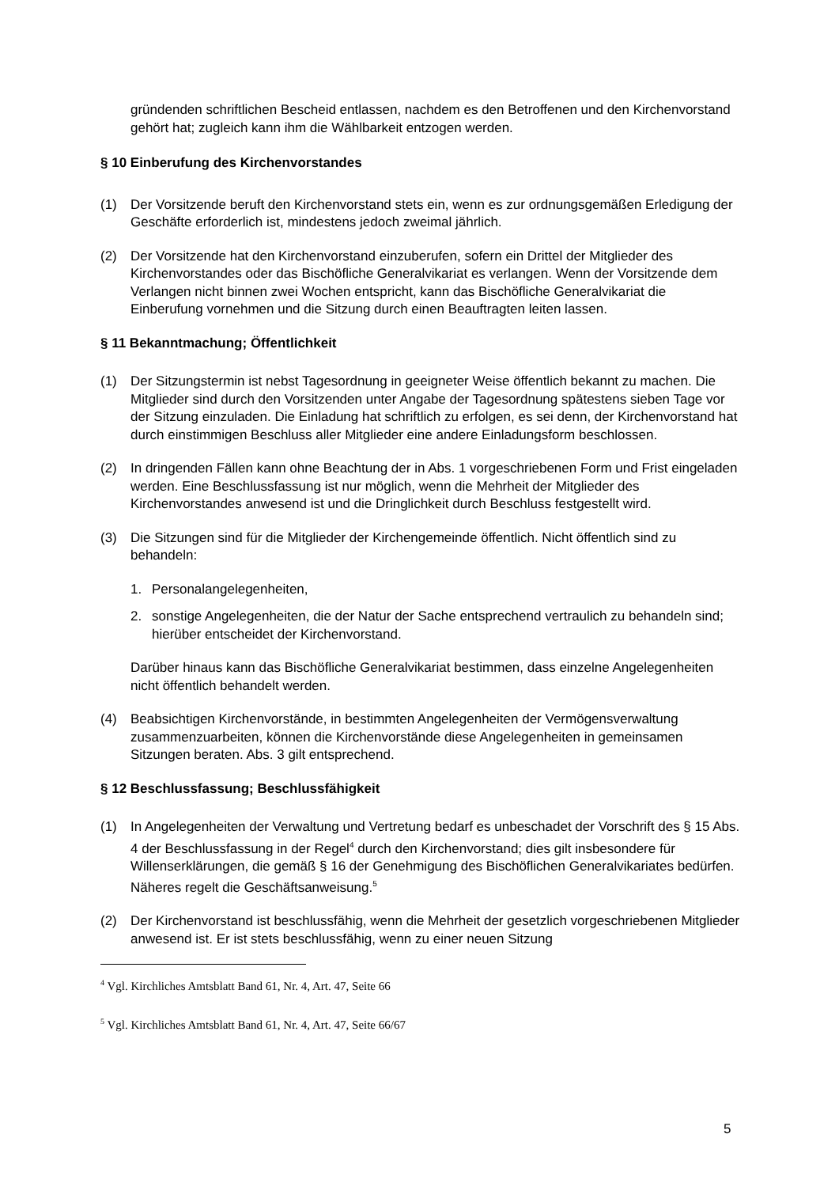gründenden schriftlichen Bescheid entlassen, nachdem es den Betroffenen und den Kirchenvorstand gehört hat; zugleich kann ihm die Wählbarkeit entzogen werden.
§ 10 Einberufung des Kirchenvorstandes
(1) Der Vorsitzende beruft den Kirchenvorstand stets ein, wenn es zur ordnungsgemäßen Erledigung der Geschäfte erforderlich ist, mindestens jedoch zweimal jährlich.
(2) Der Vorsitzende hat den Kirchenvorstand einzuberufen, sofern ein Drittel der Mitglieder des Kirchenvorstandes oder das Bischöfliche Generalvikariat es verlangen. Wenn der Vorsitzende dem Verlangen nicht binnen zwei Wochen entspricht, kann das Bischöfliche Generalvikariat die Einberufung vornehmen und die Sitzung durch einen Beauftragten leiten lassen.
§ 11 Bekanntmachung; Öffentlichkeit
(1) Der Sitzungstermin ist nebst Tagesordnung in geeigneter Weise öffentlich bekannt zu machen. Die Mitglieder sind durch den Vorsitzenden unter Angabe der Tagesordnung spätestens sieben Tage vor der Sitzung einzuladen. Die Einladung hat schriftlich zu erfolgen, es sei denn, der Kirchenvorstand hat durch einstimmigen Beschluss aller Mitglieder eine andere Einladungsform beschlossen.
(2) In dringenden Fällen kann ohne Beachtung der in Abs. 1 vorgeschriebenen Form und Frist eingeladen werden. Eine Beschlussfassung ist nur möglich, wenn die Mehrheit der Mitglieder des Kirchenvorstandes anwesend ist und die Dringlichkeit durch Beschluss festgestellt wird.
(3) Die Sitzungen sind für die Mitglieder der Kirchengemeinde öffentlich. Nicht öffentlich sind zu behandeln:
1. Personalangelegenheiten,
2. sonstige Angelegenheiten, die der Natur der Sache entsprechend vertraulich zu behandeln sind; hierüber entscheidet der Kirchenvorstand.
Darüber hinaus kann das Bischöfliche Generalvikariat bestimmen, dass einzelne Angelegenheiten nicht öffentlich behandelt werden.
(4) Beabsichtigen Kirchenvorstände, in bestimmten Angelegenheiten der Vermögensverwaltung zusammenzuarbeiten, können die Kirchenvorstände diese Angelegenheiten in gemeinsamen Sitzungen beraten. Abs. 3 gilt entsprechend.
§ 12 Beschlussfassung; Beschlussfähigkeit
(1) In Angelegenheiten der Verwaltung und Vertretung bedarf es unbeschadet der Vorschrift des § 15 Abs. 4 der Beschlussfassung in der Regel<sup>4</sup> durch den Kirchenvorstand; dies gilt insbesondere für Willenserklärungen, die gemäß § 16 der Genehmigung des Bischöflichen Generalvikariates bedürfen. Näheres regelt die Geschäftsanweisung.<sup>5</sup>
(2) Der Kirchenvorstand ist beschlussfähig, wenn die Mehrheit der gesetzlich vorgeschriebenen Mitglieder anwesend ist. Er ist stets beschlussfähig, wenn zu einer neuen Sitzung
<sup>4</sup> Vgl. Kirchliches Amtsblatt Band 61, Nr. 4, Art. 47, Seite 66
<sup>5</sup> Vgl. Kirchliches Amtsblatt Band 61, Nr. 4, Art. 47, Seite 66/67
5